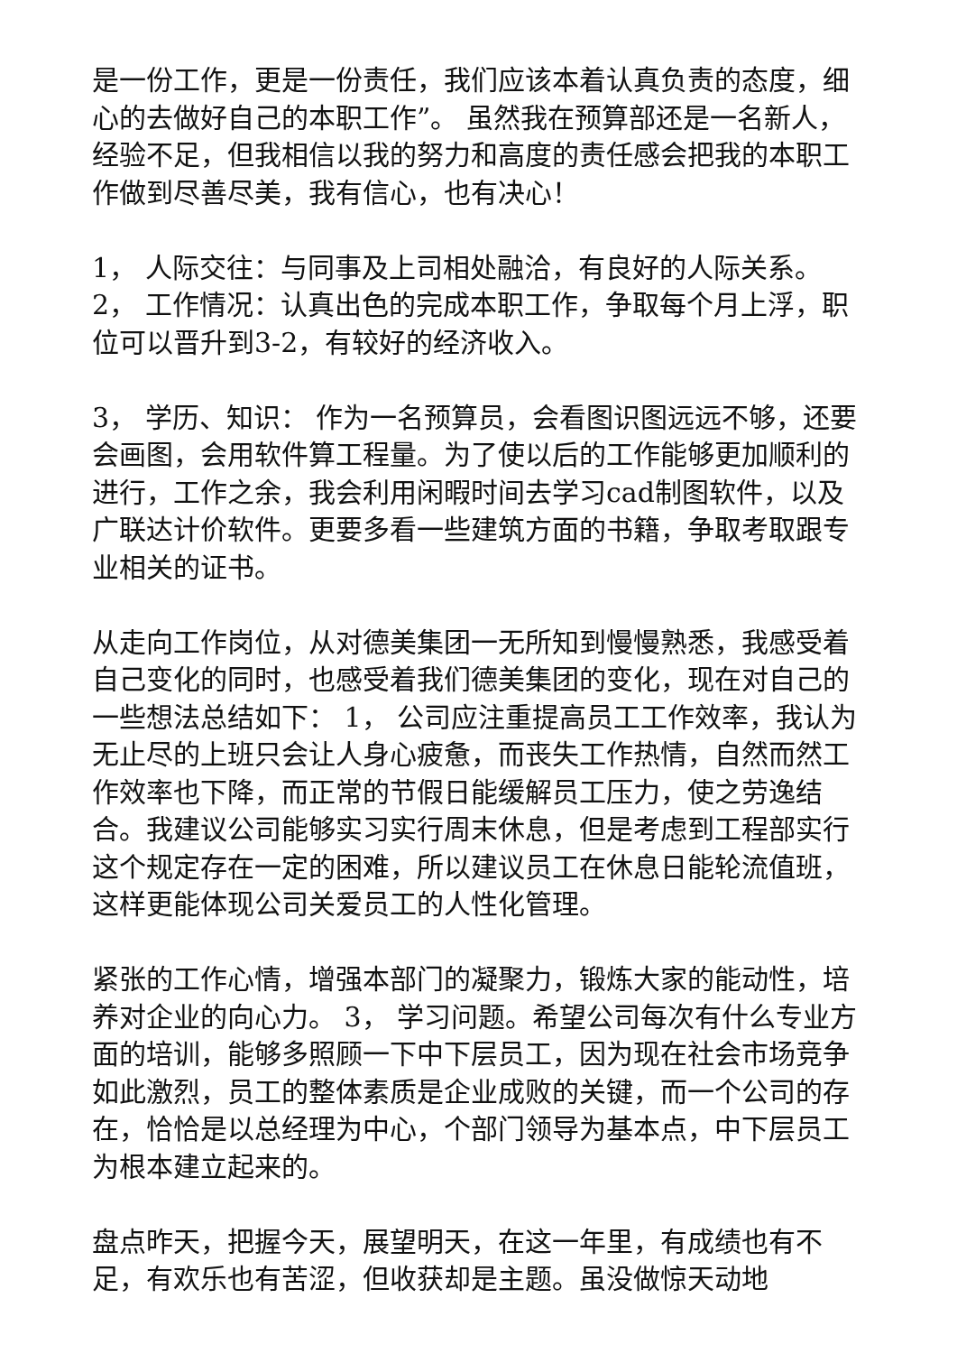是一份工作，更是一份责任，我们应该本着认真负责的态度，细心的去做好自己的本职工作”。 虽然我在预算部还是一名新人，经验不足，但我相信以我的努力和高度的责任感会把我的本职工作做到尽善尽美，我有信心，也有决心！
1， 人际交往：与同事及上司相处融洽，有良好的人际关系。
2， 工作情况：认真出色的完成本职工作，争取每个月上浮，职位可以晋升到3-2，有较好的经济收入。
3， 学历、知识： 作为一名预算员，会看图识图远远不够，还要会画图，会用软件算工程量。为了使以后的工作能够更加顺利的进行，工作之余，我会利用闲暇时间去学习cad制图软件，以及广联达计价软件。更要多看一些建筑方面的书籍，争取考取跟专业相关的证书。
从走向工作岗位，从对德美集团一无所知到慢慢熟悉，我感受着自己变化的同时，也感受着我们德美集团的变化，现在对自己的一些想法总结如下： 1， 公司应注重提高员工工作效率，我认为无止尽的上班只会让人身心疲惫，而丧失工作热情，自然而然工作效率也下降，而正常的节假日能缓解员工压力，使之劳逸结合。我建议公司能够实习实行周末休息，但是考虑到工程部实行这个规定存在一定的困难，所以建议员工在休息日能轮流值班，这样更能体现公司关爱员工的人性化管理。
紧张的工作心情，增强本部门的凝聚力，锻炼大家的能动性，培养对企业的向心力。 3， 学习问题。希望公司每次有什么专业方面的培训，能够多照顾一下中下层员工，因为现在社会市场竞争如此激烈，员工的整体素质是企业成败的关键，而一个公司的存在，恰恰是以总经理为中心，个部门领导为基本点，中下层员工为根本建立起来的。
盘点昨天，把握今天，展望明天，在这一年里，有成绩也有不足，有欢乐也有苦涩，但收获却是主题。虽没做惊天动地